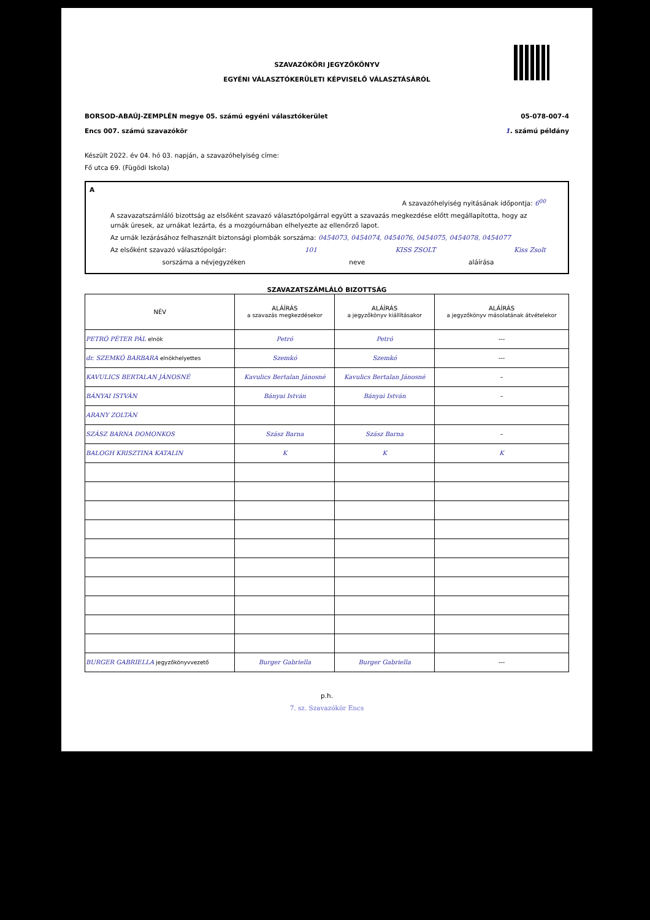SZAVAZÓKÖRI JEGYZŐKÖNYV
EGYÉNI VÁLASZTÓKERÜLETI KÉPVISELŐ VÁLASZTÁSÁRÓL
BORSOD-ABAÚJ-ZEMPLÉN megye 05. számú egyéni választókerület 05-078-007-4
Encs 007. számú szavazókör 1. számú példány
Készült 2022. év 04. hó 03. napján, a szavazóhelyiség címe:
Fő utca 69. (Fügödi Iskola)
A
A szavazóhelyiség nyitásának időpontja: 6<sup>00</sup>
A szavazatszámláló bizottság az elsőként szavazó választópolgárral együtt a szavazás megkezdése előtt megállapította, hogy az urnák üresek, az urnákat lezárta, és a mozgóurnában elhelyezte az ellenőrző lapot.
Az urnák lezárásához felhasznált biztonsági plombák sorszáma: 0454073, 0454074, 0454076, 0454075, 0454078, 0454077
Az elsőként szavazó választópolgár: 101 KISS ZSOLT Kiss Zsolt
sorszáma a névjegyzéken neve aláírása
SZAVAZATSZÁMLÁLÓ BIZOTTSÁG
| NÉV | ALÁÍRÁS a szavazás megkezdésekor | ALÁÍRÁS a jegyzőkönyv kiállításakor | ALÁÍRÁS a jegyzőkönyv másolatának átvételekor |
| --- | --- | --- | --- |
| PETRÓ PÉTER PÁL elnök | Petró | Petró | --- |
| dr. SZEMKÓ BARBARA elnökhelyettes | Szemkó | Szemkó | --- |
| KAVULICS BERTALAN JÁNOSNÉ | Kavulics Bertalan Jánosné | Kavulics Bertalan Jánosné | – |
| BÁNYAI ISTVÁN | Bányai István | Bányai István | – |
| ARANY ZOLTÁN | | | |
| SZÁSZ BARNA DOMONKOS | Szász Barna | Szász Barna | – |
| BALOGH KRISZTINA KATALIN | K | K | K |
| BURGER GABRIELLA jegyzőkönyvvezető | Burger Gabriella | Burger Gabriella | --- |
p.h.
7. sz. Szavazókör Encs